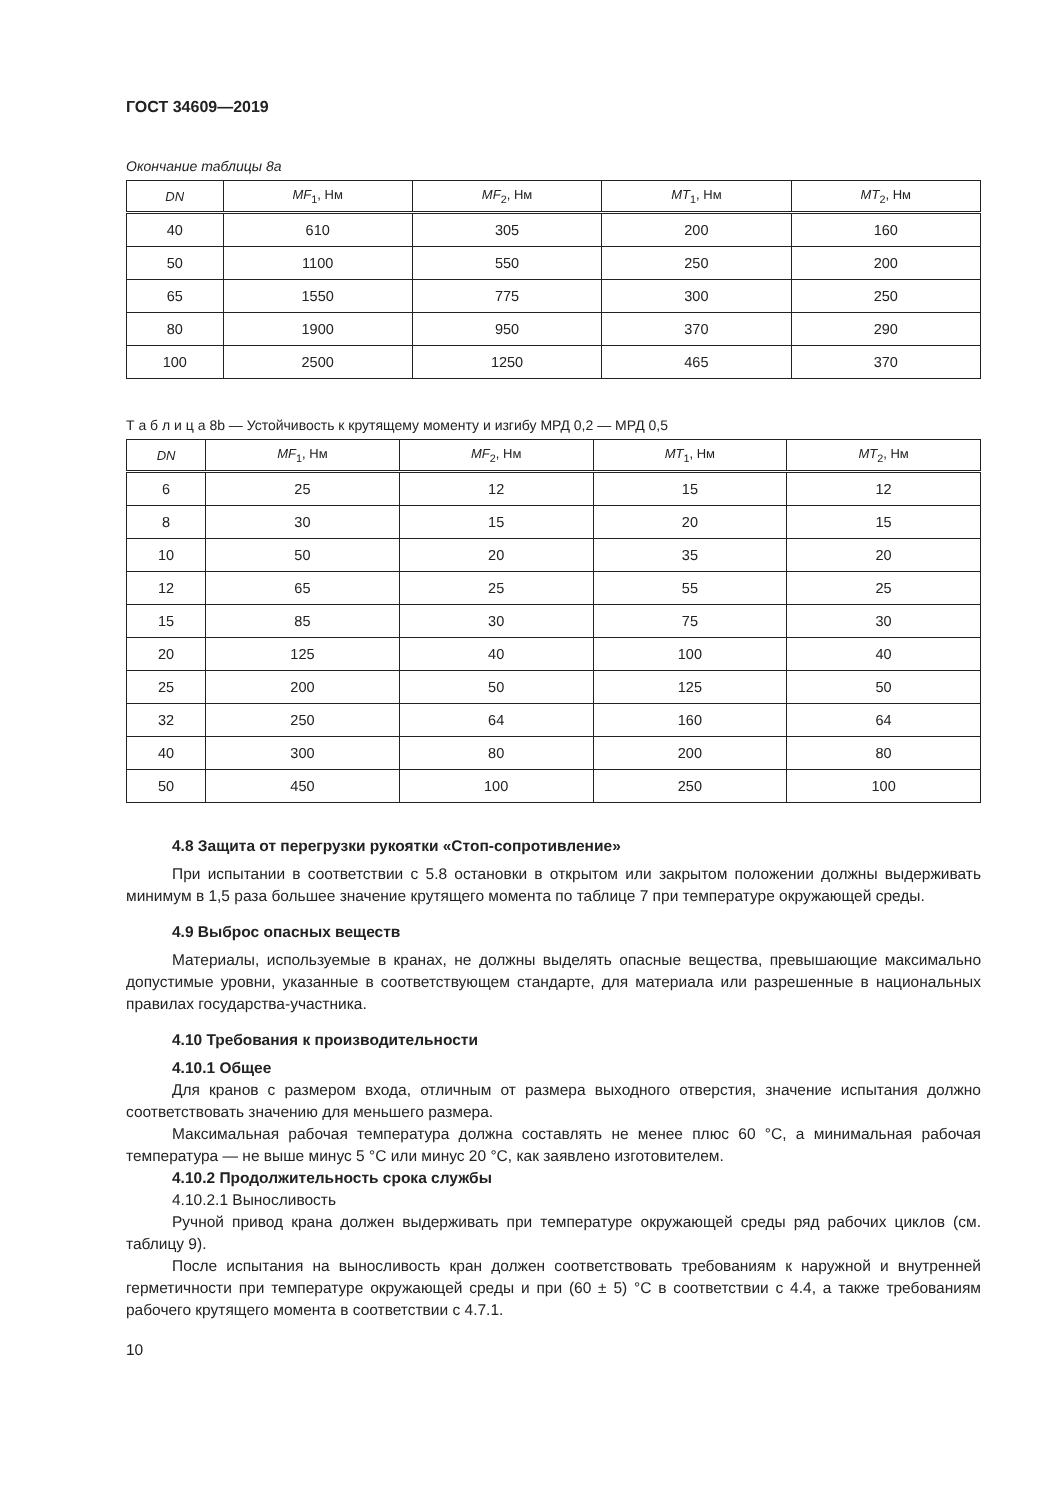ГОСТ 34609—2019
Окончание таблицы 8a
| DN | MF<sub>1</sub>, Нм | MF<sub>2</sub>, Нм | MT<sub>1</sub>, Нм | MT<sub>2</sub>, Нм |
| --- | --- | --- | --- | --- |
| 40 | 610 | 305 | 200 | 160 |
| 50 | 1100 | 550 | 250 | 200 |
| 65 | 1550 | 775 | 300 | 250 |
| 80 | 1900 | 950 | 370 | 290 |
| 100 | 2500 | 1250 | 465 | 370 |
Т а б л и ц а 8b — Устойчивость к крутящему моменту и изгибу МРД 0,2 — МРД 0,5
| DN | MF<sub>1</sub>, Нм | MF<sub>2</sub>, Нм | MT<sub>1</sub>, Нм | MT<sub>2</sub>, Нм |
| --- | --- | --- | --- | --- |
| 6 | 25 | 12 | 15 | 12 |
| 8 | 30 | 15 | 20 | 15 |
| 10 | 50 | 20 | 35 | 20 |
| 12 | 65 | 25 | 55 | 25 |
| 15 | 85 | 30 | 75 | 30 |
| 20 | 125 | 40 | 100 | 40 |
| 25 | 200 | 50 | 125 | 50 |
| 32 | 250 | 64 | 160 | 64 |
| 40 | 300 | 80 | 200 | 80 |
| 50 | 450 | 100 | 250 | 100 |
4.8 Защита от перегрузки рукоятки «Стоп-сопротивление»
При испытании в соответствии с 5.8 остановки в открытом или закрытом положении должны выдерживать минимум в 1,5 раза большее значение крутящего момента по таблице 7 при температуре окружающей среды.
4.9 Выброс опасных веществ
Материалы, используемые в кранах, не должны выделять опасные вещества, превышающие максимально допустимые уровни, указанные в соответствующем стандарте, для материала или разрешенные в национальных правилах государства-участника.
4.10 Требования к производительности
4.10.1 Общее
Для кранов с размером входа, отличным от размера выходного отверстия, значение испытания должно соответствовать значению для меньшего размера.
Максимальная рабочая температура должна составлять не менее плюс 60 °С, а минимальная рабочая температура — не выше минус 5 °С или минус 20 °С, как заявлено изготовителем.
4.10.2 Продолжительность срока службы
4.10.2.1 Выносливость
Ручной привод крана должен выдерживать при температуре окружающей среды ряд рабочих циклов (см. таблицу 9).
После испытания на выносливость кран должен соответствовать требованиям к наружной и внутренней герметичности при температуре окружающей среды и при (60 ± 5) °С в соответствии с 4.4, а также требованиям рабочего крутящего момента в соответствии с 4.7.1.
10